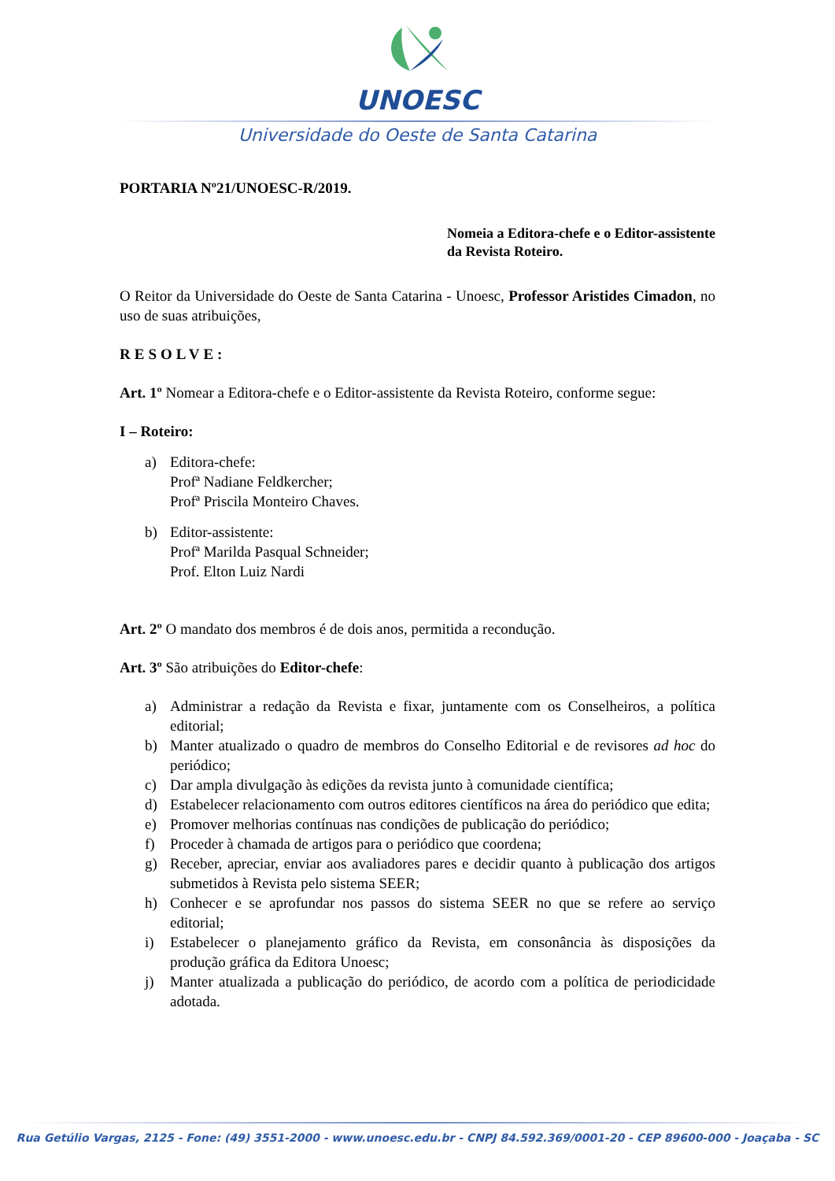UNOESC
Universidade do Oeste de Santa Catarina
PORTARIA Nº21/UNOESC-R/2019.
Nomeia a Editora-chefe e o Editor-assistente da Revista Roteiro.
O Reitor da Universidade do Oeste de Santa Catarina - Unoesc, Professor Aristides Cimadon, no uso de suas atribuições,
RESOLVE:
Art. 1º Nomear a Editora-chefe e o Editor-assistente da Revista Roteiro, conforme segue:
I – Roteiro:
a) Editora-chefe:
Profª Nadiane Feldkercher;
Profª Priscila Monteiro Chaves.
b) Editor-assistente:
Profª Marilda Pasqual Schneider;
Prof. Elton Luiz Nardi
Art. 2º O mandato dos membros é de dois anos, permitida a recondução.
Art. 3º São atribuições do Editor-chefe:
a) Administrar a redação da Revista e fixar, juntamente com os Conselheiros, a política editorial;
b) Manter atualizado o quadro de membros do Conselho Editorial e de revisores ad hoc do periódico;
c) Dar ampla divulgação às edições da revista junto à comunidade científica;
d) Estabelecer relacionamento com outros editores científicos na área do periódico que edita;
e) Promover melhorias contínuas nas condições de publicação do periódico;
f) Proceder à chamada de artigos para o periódico que coordena;
g) Receber, apreciar, enviar aos avaliadores pares e decidir quanto à publicação dos artigos submetidos à Revista pelo sistema SEER;
h) Conhecer e se aprofundar nos passos do sistema SEER no que se refere ao serviço editorial;
i) Estabelecer o planejamento gráfico da Revista, em consonância às disposições da produção gráfica da Editora Unoesc;
j) Manter atualizada a publicação do periódico, de acordo com a política de periodicidade adotada.
Rua Getúlio Vargas, 2125 - Fone: (49) 3551-2000 - www.unoesc.edu.br - CNPJ 84.592.369/0001-20 - CEP 89600-000 - Joaçaba - SC